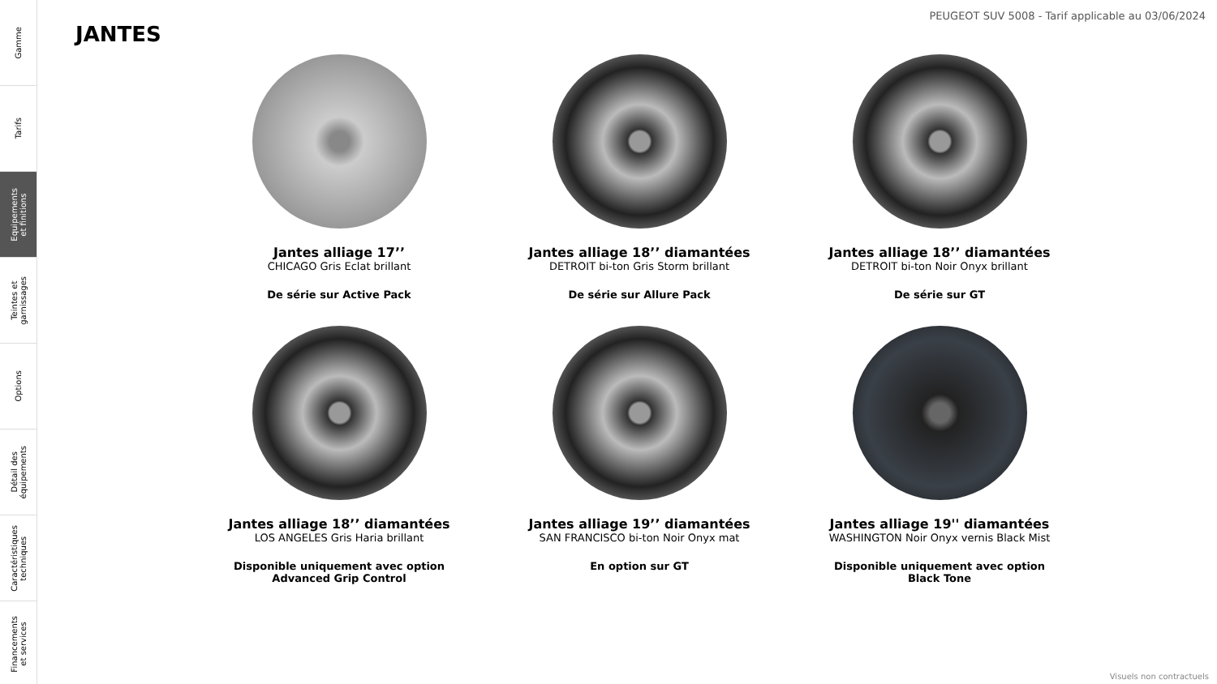Gamme
Tarifs
Equipements
et finitions
Teintes et
garnissages
Options
Détail des
équipements
Caractéristiques
techniques
Financements
et services
PEUGEOT SUV 5008 - Tarif applicable au 03/06/2024
JANTES
Jantes alliage 17’’
CHICAGO Gris Eclat brillant
De série sur Active Pack
Jantes alliage 18’’ diamantées
DETROIT bi-ton Gris Storm brillant
De série sur Allure Pack
Jantes alliage 18’’ diamantées
DETROIT bi-ton Noir Onyx brillant
De série sur GT
Jantes alliage 18’’ diamantées
LOS ANGELES Gris Haria brillant
Disponible uniquement avec option
Advanced Grip Control
Jantes alliage 19’’ diamantées
SAN FRANCISCO bi-ton Noir Onyx mat
En option sur GT
Jantes alliage 19'' diamantées
WASHINGTON Noir Onyx vernis Black Mist
Disponible uniquement avec option
Black Tone
Visuels non contractuels